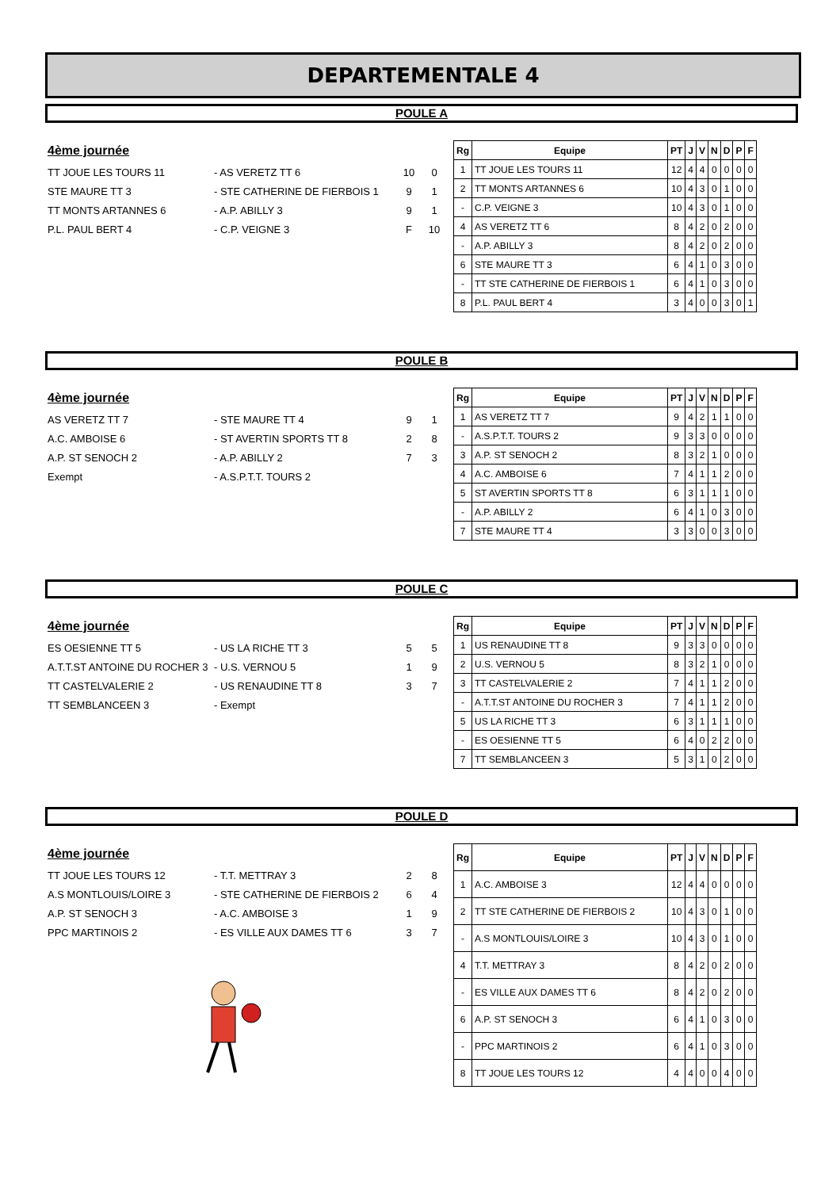DEPARTEMENTALE 4
POULE A
4ème journée
TT JOUE LES TOURS 11 - AS VERETZ TT 6 10 0
STE MAURE TT 3 - STE CATHERINE DE FIERBOIS 1 9 1
TT MONTS ARTANNES 6 - A.P. ABILLY 3 9 1
P.L. PAUL BERT 4 - C.P. VEIGNE 3 F 10
| Rg | Equipe | PT | J | V | N | D | P | F |
| --- | --- | --- | --- | --- | --- | --- | --- | --- |
| 1 | TT JOUE LES TOURS 11 | 12 | 4 | 4 | 0 | 0 | 0 | 0 |
| 2 | TT MONTS ARTANNES 6 | 10 | 4 | 3 | 0 | 1 | 0 | 0 |
| - | C.P. VEIGNE 3 | 10 | 4 | 3 | 0 | 1 | 0 | 0 |
| 4 | AS VERETZ TT 6 | 8 | 4 | 2 | 0 | 2 | 0 | 0 |
| - | A.P. ABILLY 3 | 8 | 4 | 2 | 0 | 2 | 0 | 0 |
| 6 | STE MAURE TT 3 | 6 | 4 | 1 | 0 | 3 | 0 | 0 |
| - | TT STE CATHERINE DE FIERBOIS 1 | 6 | 4 | 1 | 0 | 3 | 0 | 0 |
| 8 | P.L. PAUL BERT 4 | 3 | 4 | 0 | 0 | 3 | 0 | 1 |
POULE B
4ème journée
AS VERETZ TT 7 - STE MAURE TT 4 9 1
A.C. AMBOISE 6 - ST AVERTIN SPORTS TT 8 2 8
A.P. ST SENOCH 2 - A.P. ABILLY 2 7 3
Exempt - A.S.P.T.T. TOURS 2
| Rg | Equipe | PT | J | V | N | D | P | F |
| --- | --- | --- | --- | --- | --- | --- | --- | --- |
| 1 | AS VERETZ TT 7 | 9 | 4 | 2 | 1 | 1 | 0 | 0 |
| - | A.S.P.T.T. TOURS 2 | 9 | 3 | 3 | 0 | 0 | 0 | 0 |
| 3 | A.P. ST SENOCH 2 | 8 | 3 | 2 | 1 | 0 | 0 | 0 |
| 4 | A.C. AMBOISE 6 | 7 | 4 | 1 | 1 | 2 | 0 | 0 |
| 5 | ST AVERTIN SPORTS TT 8 | 6 | 3 | 1 | 1 | 1 | 0 | 0 |
| - | A.P. ABILLY 2 | 6 | 4 | 1 | 0 | 3 | 0 | 0 |
| 7 | STE MAURE TT 4 | 3 | 3 | 0 | 0 | 3 | 0 | 0 |
POULE C
4ème journée
ES OESIENNE TT 5 - US LA RICHE TT 3 5 5
A.T.T.ST ANTOINE DU ROCHER 3 - U.S. VERNOU 5 1 9
TT CASTELVALERIE 2 - US RENAUDINE TT 8 3 7
TT SEMBLANCEEN 3 - Exempt
| Rg | Equipe | PT | J | V | N | D | P | F |
| --- | --- | --- | --- | --- | --- | --- | --- | --- |
| 1 | US RENAUDINE TT 8 | 9 | 3 | 3 | 0 | 0 | 0 | 0 |
| 2 | U.S. VERNOU 5 | 8 | 3 | 2 | 1 | 0 | 0 | 0 |
| 3 | TT CASTELVALERIE 2 | 7 | 4 | 1 | 1 | 2 | 0 | 0 |
| - | A.T.T.ST ANTOINE DU ROCHER 3 | 7 | 4 | 1 | 1 | 2 | 0 | 0 |
| 5 | US LA RICHE TT 3 | 6 | 3 | 1 | 1 | 1 | 0 | 0 |
| - | ES OESIENNE TT 5 | 6 | 4 | 0 | 2 | 2 | 0 | 0 |
| 7 | TT SEMBLANCEEN 3 | 5 | 3 | 1 | 0 | 2 | 0 | 0 |
POULE D
4ème journée
TT JOUE LES TOURS 12 - T.T. METTRAY 3 2 8
A.S MONTLOUIS/LOIRE 3 - STE CATHERINE DE FIERBOIS 2 6 4
A.P. ST SENOCH 3 - A.C. AMBOISE 3 1 9
PPC MARTINOIS 2 - ES VILLE AUX DAMES TT 6 3 7
| Rg | Equipe | PT | J | V | N | D | P | F |
| --- | --- | --- | --- | --- | --- | --- | --- | --- |
| 1 | A.C. AMBOISE 3 | 12 | 4 | 4 | 0 | 0 | 0 | 0 |
| 2 | TT STE CATHERINE DE FIERBOIS 2 | 10 | 4 | 3 | 0 | 1 | 0 | 0 |
| - | A.S MONTLOUIS/LOIRE 3 | 10 | 4 | 3 | 0 | 1 | 0 | 0 |
| 4 | T.T. METTRAY 3 | 8 | 4 | 2 | 0 | 2 | 0 | 0 |
| - | ES VILLE AUX DAMES TT 6 | 8 | 4 | 2 | 0 | 2 | 0 | 0 |
| 6 | A.P. ST SENOCH 3 | 6 | 4 | 1 | 0 | 3 | 0 | 0 |
| - | PPC MARTINOIS 2 | 6 | 4 | 1 | 0 | 3 | 0 | 0 |
| 8 | TT JOUE LES TOURS 12 | 4 | 4 | 0 | 0 | 4 | 0 | 0 |